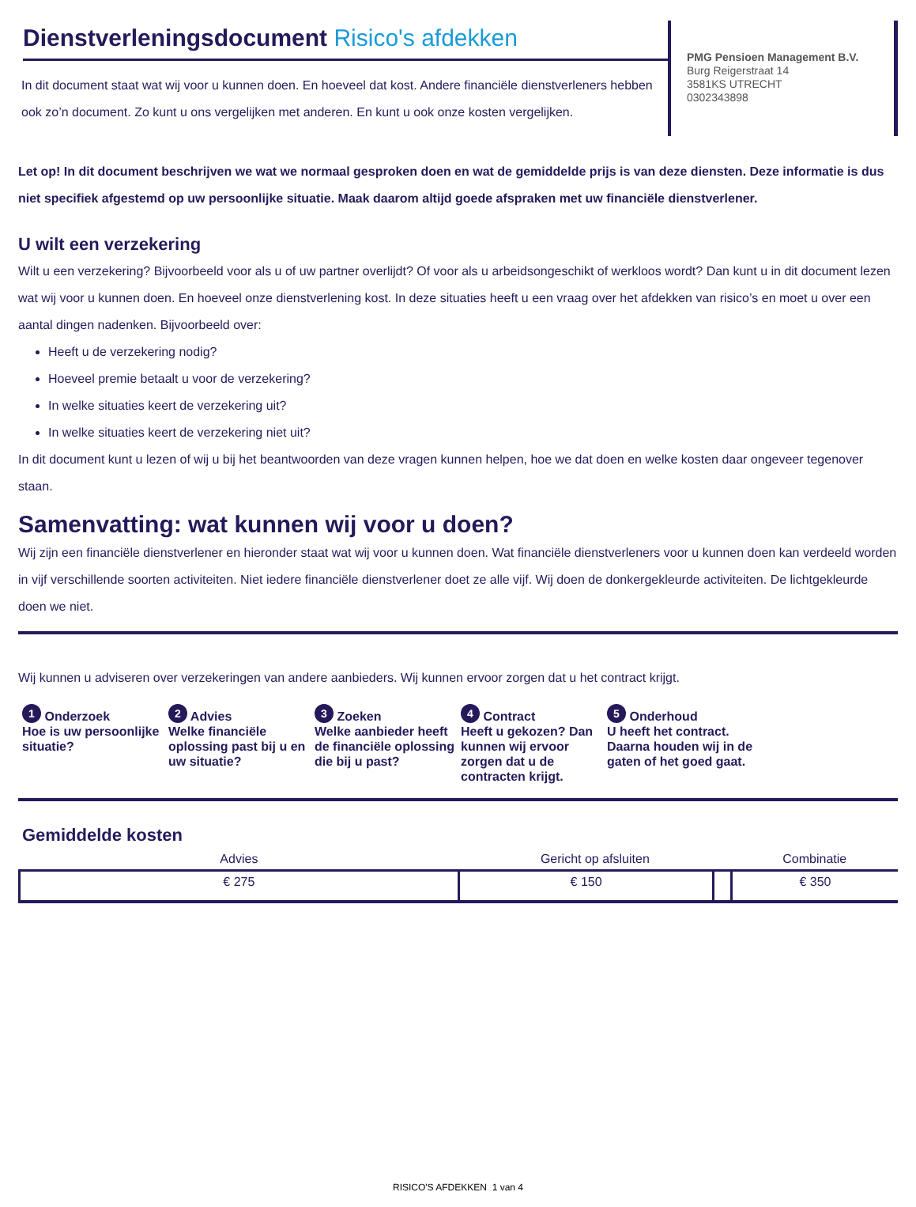Dienstverleningsdocument Risico's afdekken
In dit document staat wat wij voor u kunnen doen. En hoeveel dat kost. Andere financiële dienstverleners hebben ook zo’n document. Zo kunt u ons vergelijken met anderen. En kunt u ook onze kosten vergelijken.
PMG Pensioen Management B.V.
Burg Reigerstraat 14
3581KS UTRECHT
0302343898
Let op! In dit document beschrijven we wat we normaal gesproken doen en wat de gemiddelde prijs is van deze diensten. Deze informatie is dus niet specifiek afgestemd op uw persoonlijke situatie. Maak daarom altijd goede afspraken met uw financiële dienstverlener.
U wilt een verzekering
Wilt u een verzekering? Bijvoorbeeld voor als u of uw partner overlijdt? Of voor als u arbeidsongeschikt of werkloos wordt? Dan kunt u in dit document lezen wat wij voor u kunnen doen. En hoeveel onze dienstverlening kost. In deze situaties heeft u een vraag over het afdekken van risico’s en moet u over een aantal dingen nadenken. Bijvoorbeeld over:
Heeft u de verzekering nodig?
Hoeveel premie betaalt u voor de verzekering?
In welke situaties keert de verzekering uit?
In welke situaties keert de verzekering niet uit?
In dit document kunt u lezen of wij u bij het beantwoorden van deze vragen kunnen helpen, hoe we dat doen en welke kosten daar ongeveer tegenover staan.
Samenvatting: wat kunnen wij voor u doen?
Wij zijn een financiële dienstverlener en hieronder staat wat wij voor u kunnen doen. Wat financiële dienstverleners voor u kunnen doen kan verdeeld worden in vijf verschillende soorten activiteiten. Niet iedere financiële dienstverlener doet ze alle vijf. Wij doen de donkergekleurde activiteiten. De lichtgekleurde doen we niet.
Wij kunnen u adviseren over verzekeringen van andere aanbieders. Wij kunnen ervoor zorgen dat u het contract krijgt.
1 Onderzoek
Hoe is uw persoonlijke situatie?
2 Advies
Welke financiële oplossing past bij u en uw situatie?
3 Zoeken
Welke aanbieder heeft de financiële oplossing die bij u past?
4 Contract
Heeft u gekozen? Dan kunnen wij ervoor zorgen dat u de contracten krijgt.
5 Onderhoud
U heeft het contract. Daarna houden wij in de gaten of het goed gaat.
Gemiddelde kosten
| Advies | Gericht op afsluiten | | Combinatie |
| --- | --- | --- | --- |
| € 275 | € 150 | | € 350 |
RISICO'S AFDEKKEN 1 van 4